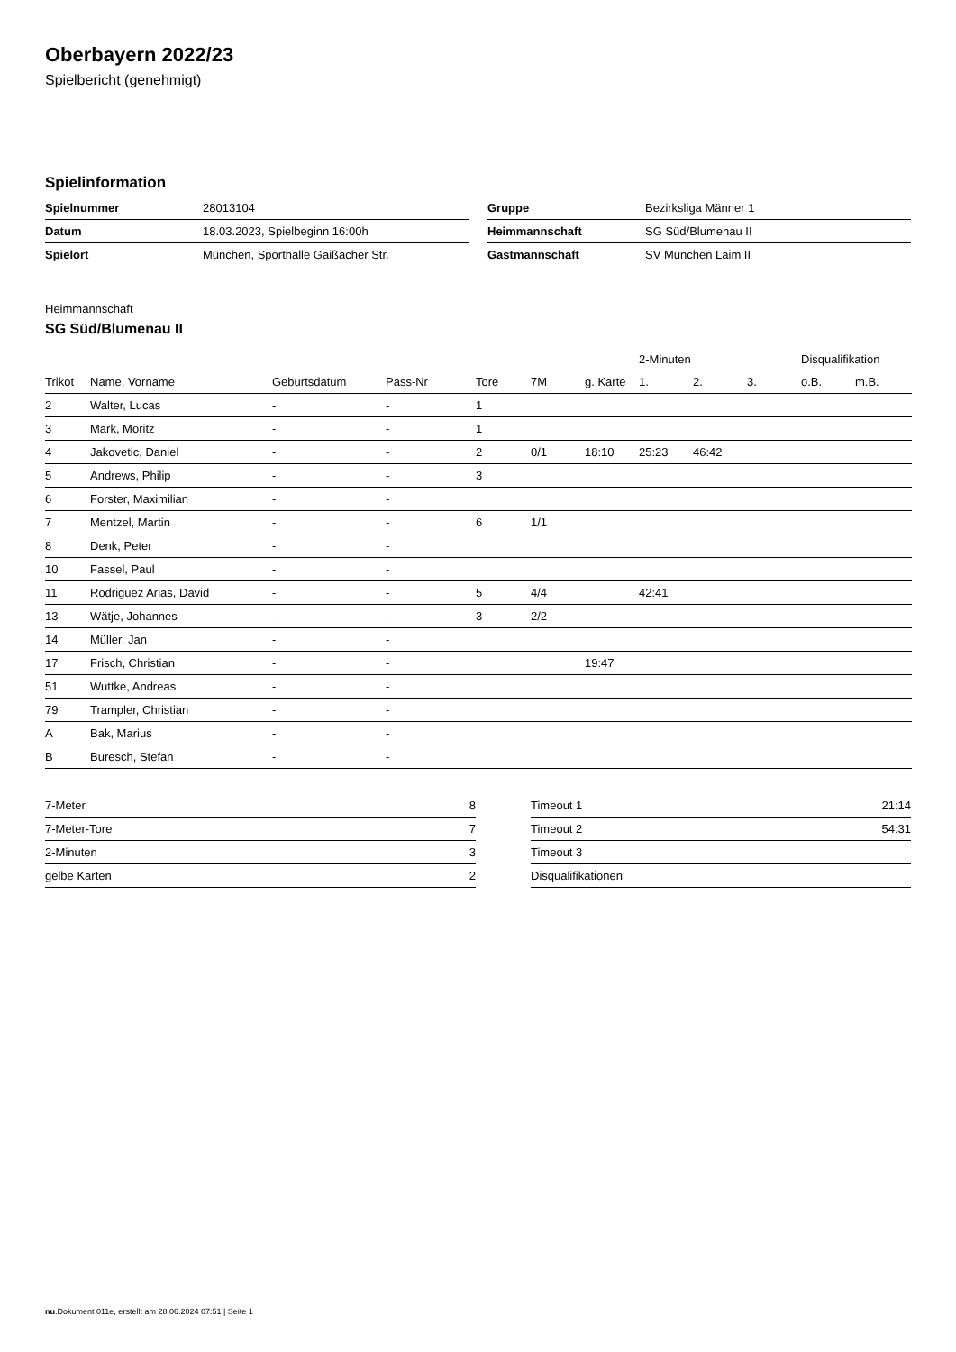Oberbayern 2022/23
Spielbericht (genehmigt)
Spielinformation
| Spielnummer | 28013104 |
| Datum | 18.03.2023, Spielbeginn 16:00h |
| Spielort | München, Sporthalle Gaißacher Str. |
| Gruppe | Bezirksliga Männer 1 |
| Heimmannschaft | SG Süd/Blumenau II |
| Gastmannschaft | SV München Laim II |
Heimmannschaft
SG Süd/Blumenau II
| | | | | | | | 2-Minuten | | | Disqualifikation | |
| --- | --- | --- | --- | --- | --- | --- | --- | --- | --- | --- | --- |
| Trikot | Name, Vorname | Geburtsdatum | Pass-Nr | Tore | 7M | g. Karte | 1. | 2. | 3. | o.B. | m.B. |
| 2 | Walter, Lucas | - | - | 1 | | | | | | | |
| 3 | Mark, Moritz | - | - | 1 | | | | | | | |
| 4 | Jakovetic, Daniel | - | - | 2 | 0/1 | 18:10 | 25:23 | 46:42 | | | |
| 5 | Andrews, Philip | - | - | 3 | | | | | | | |
| 6 | Forster, Maximilian | - | - | | | | | | | | |
| 7 | Mentzel, Martin | - | - | 6 | 1/1 | | | | | | |
| 8 | Denk, Peter | - | - | | | | | | | | |
| 10 | Fassel, Paul | - | - | | | | | | | | |
| 11 | Rodriguez Arias, David | - | - | 5 | 4/4 | | 42:41 | | | | |
| 13 | Wätje, Johannes | - | - | 3 | 2/2 | | | | | | |
| 14 | Müller, Jan | - | - | | | | | | | | |
| 17 | Frisch, Christian | - | - | | | 19:47 | | | | | |
| 51 | Wuttke, Andreas | - | - | | | | | | | | |
| 79 | Trampler, Christian | - | - | | | | | | | | |
| A | Bak, Marius | - | - | | | | | | | | |
| B | Buresch, Stefan | - | - | | | | | | | | |
| 7-Meter | 8 |
| 7-Meter-Tore | 7 |
| 2-Minuten | 3 |
| gelbe Karten | 2 |
| Timeout 1 | 21:14 |
| Timeout 2 | 54:31 |
| Timeout 3 | |
| Disqualifikationen | |
nu.Dokument 011e, erstellt am 28.06.2024 07:51 | Seite 1